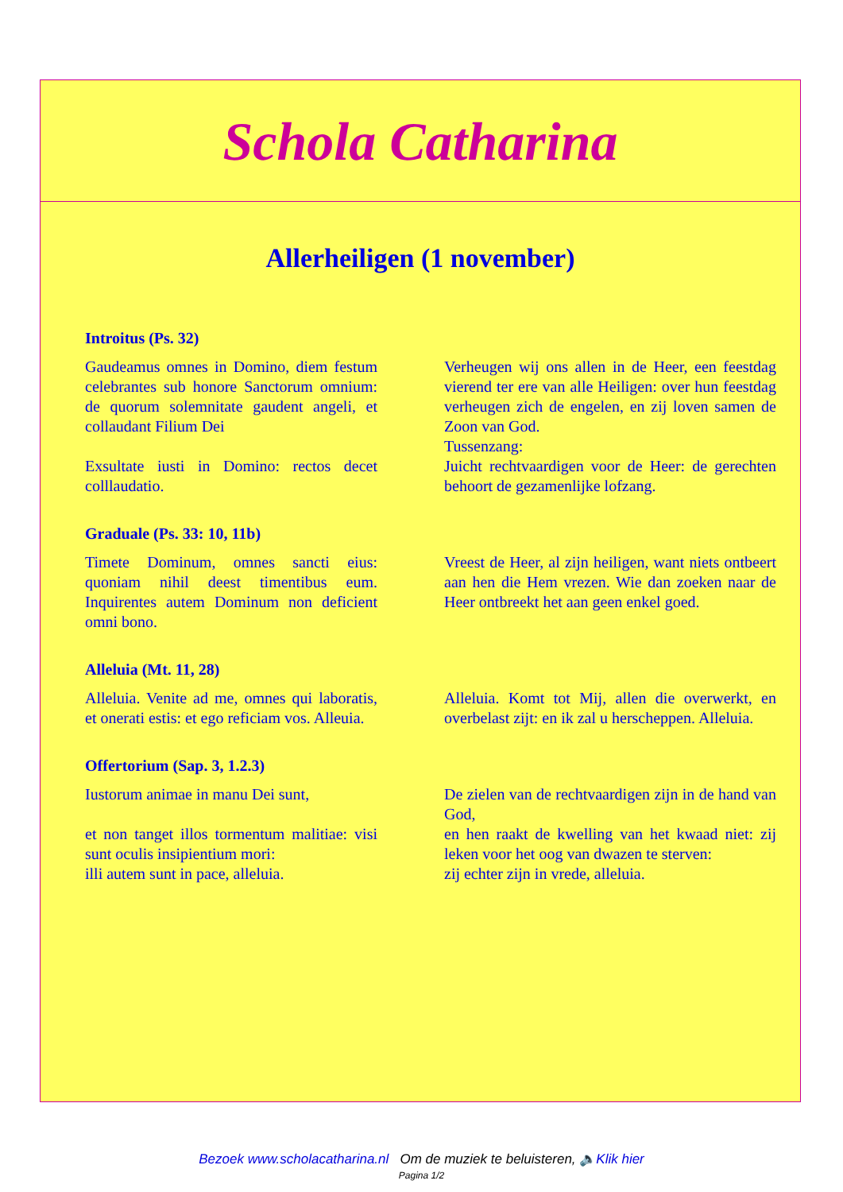Schola Catharina
Allerheiligen (1 november)
Introitus (Ps. 32)
Gaudeamus omnes in Domino, diem festum celebrantes sub honore Sanctorum omnium: de quorum solemnitate gaudent angeli, et collaudant Filium Dei
Exsultate iusti in Domino: rectos decet colllaudatio.
Verheugen wij ons allen in de Heer, een feestdag vierend ter ere van alle Heiligen: over hun feestdag verheugen zich de engelen, en zij loven samen de Zoon van God.
Tussenzang:
Juicht rechtvaardigen voor de Heer: de gerechten behoort de gezamenlijke lofzang.
Graduale (Ps. 33: 10, 11b)
Timete Dominum, omnes sancti eius: quoniam nihil deest timentibus eum. Inquirentes autem Dominum non deficient omni bono.
Vreest de Heer, al zijn heiligen, want niets ontbeert aan hen die Hem vrezen. Wie dan zoeken naar de Heer ontbreekt het aan geen enkel goed.
Alleluia (Mt. 11, 28)
Alleluia. Venite ad me, omnes qui laboratis, et onerati estis: et ego reficiam vos. Alleuia.
Alleluia. Komt tot Mij, allen die overwerkt, en overbelast zijt: en ik zal u herscheppen. Alleluia.
Offertorium (Sap. 3, 1.2.3)
Iustorum animae in manu Dei sunt,
et non tanget illos tormentum malitiae: visi sunt oculis insipientium mori:
illi autem sunt in pace, alleluia.
De zielen van de rechtvaardigen zijn in de hand van God,
en hen raakt de kwelling van het kwaad niet: zij leken voor het oog van dwazen te sterven:
zij echter zijn in vrede, alleluia.
Bezoek www.scholacatharina.nl Om de muziek te beluisteren, 🔈Klik hier
Pagina 1/2